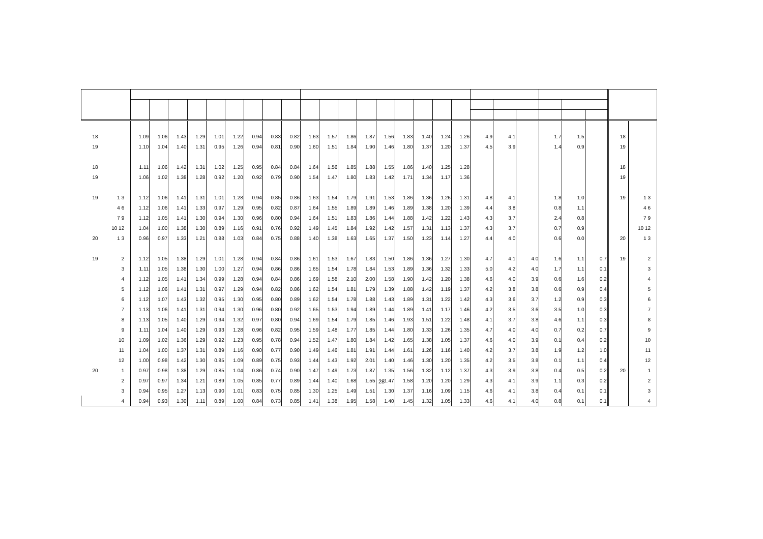| 18 | | 1.09 | 1.06 | 1.43 | 1.29 | 1.01 | 1.22 | 0.94 | 0.83 | 0.82 | 1.63 | 1.57 | 1.86 | 1.87 | 1.56 | 1.83 | 1.40 | 1.24 | 1.26 | 4.9 | 4.1 | | 1.7 | 1.5 | | 18 | |
| 19 | | 1.10 | 1.04 | 1.40 | 1.31 | 0.95 | 1.26 | 0.94 | 0.81 | 0.90 | 1.60 | 1.51 | 1.84 | 1.90 | 1.46 | 1.80 | 1.37 | 1.20 | 1.37 | 4.5 | 3.9 | | 1.4 | 0.9 | | 19 | |
| 18 | | 1.11 | 1.06 | 1.42 | 1.31 | 1.02 | 1.25 | 0.95 | 0.84 | 0.84 | 1.64 | 1.56 | 1.85 | 1.88 | 1.55 | 1.86 | 1.40 | 1.25 | 1.28 | | | | | | | 18 | |
| 19 | | 1.06 | 1.02 | 1.38 | 1.28 | 0.92 | 1.20 | 0.92 | 0.79 | 0.90 | 1.54 | 1.47 | 1.80 | 1.83 | 1.42 | 1.71 | 1.34 | 1.17 | 1.36 | | | | | | | 19 | |
| 19 | 1 3 | 1.12 | 1.06 | 1.41 | 1.31 | 1.01 | 1.28 | 0.94 | 0.85 | 0.86 | 1.63 | 1.54 | 1.79 | 1.91 | 1.53 | 1.86 | 1.36 | 1.26 | 1.31 | 4.8 | 4.1 | | 1.8 | 1.0 | | 19 | 1 3 |
| | 4 6 | 1.12 | 1.06 | 1.41 | 1.33 | 0.97 | 1.29 | 0.95 | 0.82 | 0.87 | 1.64 | 1.55 | 1.89 | 1.89 | 1.46 | 1.89 | 1.38 | 1.20 | 1.39 | 4.4 | 3.8 | | 0.8 | 1.1 | | | 4 6 |
| | 7 9 | 1.12 | 1.05 | 1.41 | 1.30 | 0.94 | 1.30 | 0.96 | 0.80 | 0.94 | 1.64 | 1.51 | 1.83 | 1.86 | 1.44 | 1.88 | 1.42 | 1.22 | 1.43 | 4.3 | 3.7 | | 2.4 | 0.8 | | | 7 9 |
| | 10 12 | 1.04 | 1.00 | 1.38 | 1.30 | 0.89 | 1.16 | 0.91 | 0.76 | 0.92 | 1.49 | 1.45 | 1.84 | 1.92 | 1.42 | 1.57 | 1.31 | 1.13 | 1.37 | 4.3 | 3.7 | | 0.7 | 0.9 | | | 10 12 |
| 20 | 1 3 | 0.96 | 0.97 | 1.33 | 1.21 | 0.88 | 1.03 | 0.84 | 0.75 | 0.88 | 1.40 | 1.38 | 1.63 | 1.65 | 1.37 | 1.50 | 1.23 | 1.14 | 1.27 | 4.4 | 4.0 | | 0.6 | 0.0 | | 20 | 1 3 |
| 19 | 2 | 1.12 | 1.05 | 1.38 | 1.29 | 1.01 | 1.28 | 0.94 | 0.84 | 0.86 | 1.61 | 1.53 | 1.67 | 1.83 | 1.50 | 1.86 | 1.36 | 1.27 | 1.30 | 4.7 | 4.1 | 4.0 | 1.6 | 1.1 | 0.7 | 19 | 2 |
| | 3 | 1.11 | 1.05 | 1.38 | 1.30 | 1.00 | 1.27 | 0.94 | 0.86 | 0.86 | 1.65 | 1.54 | 1.78 | 1.84 | 1.53 | 1.89 | 1.36 | 1.32 | 1.33 | 5.0 | 4.2 | 4.0 | 1.7 | 1.1 | 0.1 | | 3 |
| | 4 | 1.12 | 1.05 | 1.41 | 1.34 | 0.99 | 1.28 | 0.94 | 0.84 | 0.86 | 1.69 | 1.58 | 2.10 | 2.00 | 1.58 | 1.90 | 1.42 | 1.20 | 1.38 | 4.6 | 4.0 | 3.9 | 0.6 | 1.6 | 0.2 | | 4 |
| | 5 | 1.12 | 1.06 | 1.41 | 1.31 | 0.97 | 1.29 | 0.94 | 0.82 | 0.86 | 1.62 | 1.54 | 1.81 | 1.79 | 1.39 | 1.88 | 1.42 | 1.19 | 1.37 | 4.2 | 3.8 | 3.8 | 0.6 | 0.9 | 0.4 | | 5 |
| | 6 | 1.12 | 1.07 | 1.43 | 1.32 | 0.95 | 1.30 | 0.95 | 0.80 | 0.89 | 1.62 | 1.54 | 1.78 | 1.88 | 1.43 | 1.89 | 1.31 | 1.22 | 1.42 | 4.3 | 3.6 | 3.7 | 1.2 | 0.9 | 0.3 | | 6 |
| | 7 | 1.13 | 1.06 | 1.41 | 1.31 | 0.94 | 1.30 | 0.96 | 0.80 | 0.92 | 1.65 | 1.53 | 1.94 | 1.89 | 1.44 | 1.89 | 1.41 | 1.17 | 1.46 | 4.2 | 3.5 | 3.6 | 3.5 | 1.0 | 0.3 | | 7 |
| | 8 | 1.13 | 1.05 | 1.40 | 1.29 | 0.94 | 1.32 | 0.97 | 0.80 | 0.94 | 1.69 | 1.54 | 1.79 | 1.85 | 1.46 | 1.93 | 1.51 | 1.22 | 1.48 | 4.1 | 3.7 | 3.8 | 4.6 | 1.1 | 0.3 | | 8 |
| | 9 | 1.11 | 1.04 | 1.40 | 1.29 | 0.93 | 1.28 | 0.96 | 0.82 | 0.95 | 1.59 | 1.48 | 1.77 | 1.85 | 1.44 | 1.80 | 1.33 | 1.26 | 1.35 | 4.7 | 4.0 | 4.0 | 0.7 | 0.2 | 0.7 | | 9 |
| | 10 | 1.09 | 1.02 | 1.36 | 1.29 | 0.92 | 1.23 | 0.95 | 0.78 | 0.94 | 1.52 | 1.47 | 1.80 | 1.84 | 1.42 | 1.65 | 1.38 | 1.05 | 1.37 | 4.6 | 4.0 | 3.9 | 0.1 | 0.4 | 0.2 | | 10 |
| | 11 | 1.04 | 1.00 | 1.37 | 1.31 | 0.89 | 1.16 | 0.90 | 0.77 | 0.90 | 1.49 | 1.46 | 1.81 | 1.91 | 1.44 | 1.61 | 1.26 | 1.16 | 1.40 | 4.2 | 3.7 | 3.8 | 1.9 | 1.2 | 1.0 | | 11 |
| | 12 | 1.00 | 0.98 | 1.42 | 1.30 | 0.85 | 1.09 | 0.89 | 0.75 | 0.93 | 1.44 | 1.43 | 1.92 | 2.01 | 1.40 | 1.46 | 1.30 | 1.20 | 1.35 | 4.2 | 3.5 | 3.8 | 0.1 | 1.1 | 0.4 | | 12 |
| 20 | 1 | 0.97 | 0.98 | 1.38 | 1.29 | 0.85 | 1.04 | 0.86 | 0.74 | 0.90 | 1.47 | 1.49 | 1.73 | 1.87 | 1.35 | 1.56 | 1.32 | 1.12 | 1.37 | 4.3 | 3.9 | 3.8 | 0.4 | 0.5 | 0.2 | 20 | 1 |
| | 2 | 0.97 | 0.97 | 1.34 | 1.21 | 0.89 | 1.05 | 0.85 | 0.77 | 0.89 | 1.44 | 1.40 | 1.68 | 1.55 | 1.47 | 1.58 | 1.20 | 1.20 | 1.29 | 4.3 | 4.1 | 3.9 | 1.1 | 0.3 | 0.2 | | 2 |
| | 3 | 0.94 | 0.95 | 1.27 | 1.13 | 0.90 | 1.01 | 0.83 | 0.75 | 0.85 | 1.30 | 1.25 | 1.49 | 1.51 | 1.30 | 1.37 | 1.16 | 1.09 | 1.15 | 4.6 | 4.1 | 3.8 | 0.4 | 0.1 | 0.1 | | 3 |
| | 4 | 0.94 | 0.93 | 1.30 | 1.11 | 0.89 | 1.00 | 0.84 | 0.73 | 0.85 | 1.41 | 1.38 | 1.95 | 1.58 | 1.40 | 1.45 | 1.32 | 1.05 | 1.33 | 4.6 | 4.1 | 4.0 | 0.8 | 0.1 | 0.1 | | 4 |
28